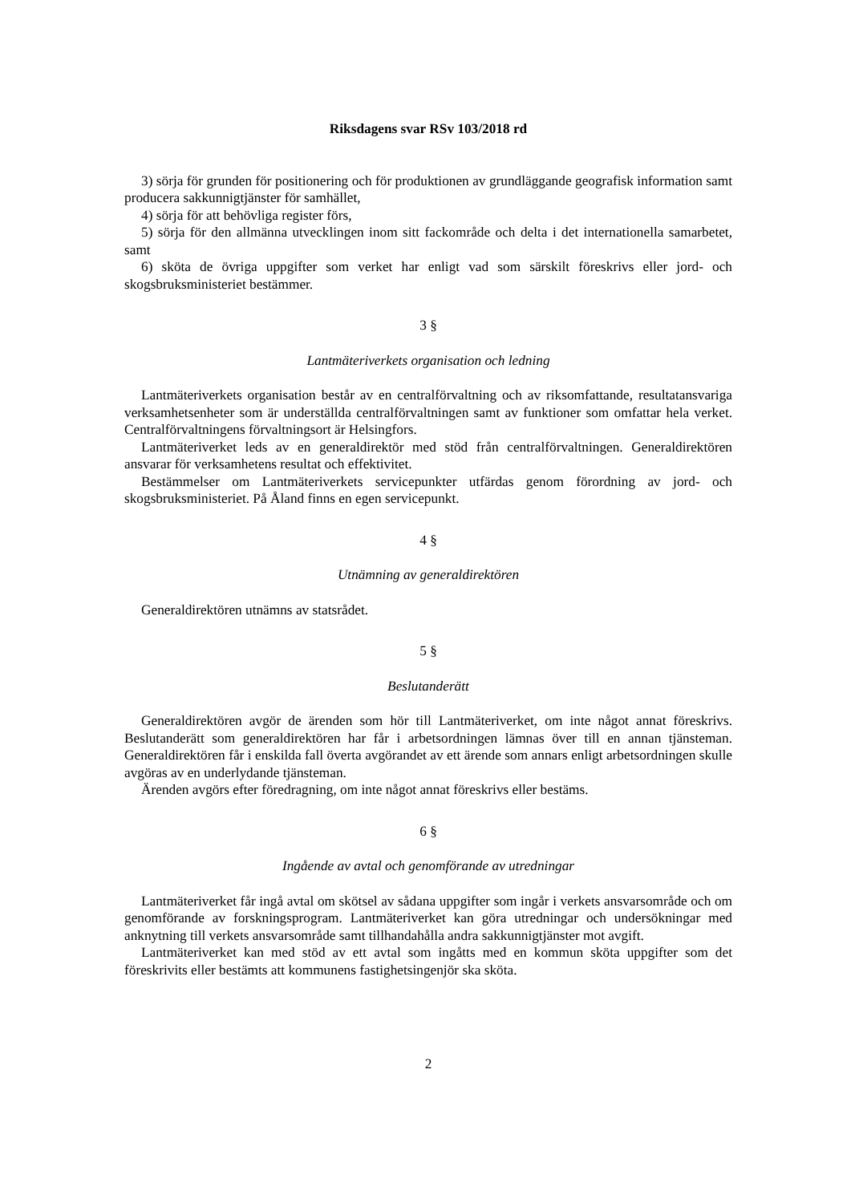Riksdagens svar RSv 103/2018 rd
3) sörja för grunden för positionering och för produktionen av grundläggande geografisk information samt producera sakkunnigtjänster för samhället,
4) sörja för att behövliga register förs,
5) sörja för den allmänna utvecklingen inom sitt fackområde och delta i det internationella samarbetet, samt
6) sköta de övriga uppgifter som verket har enligt vad som särskilt föreskrivs eller jord- och skogsbruksministeriet bestämmer.
3 §
Lantmäteriverkets organisation och ledning
Lantmäteriverkets organisation består av en centralförvaltning och av riksomfattande, resultatansvariga verksamhetsenheter som är underställda centralförvaltningen samt av funktioner som omfattar hela verket. Centralförvaltningens förvaltningsort är Helsingfors.
Lantmäteriverket leds av en generaldirektör med stöd från centralförvaltningen. Generaldirektören ansvarar för verksamhetens resultat och effektivitet.
Bestämmelser om Lantmäteriverkets servicepunkter utfärdas genom förordning av jord- och skogsbruksministeriet. På Åland finns en egen servicepunkt.
4 §
Utnämning av generaldirektören
Generaldirektören utnämns av statsrådet.
5 §
Beslutanderätt
Generaldirektören avgör de ärenden som hör till Lantmäteriverket, om inte något annat föreskrivs. Beslutanderätt som generaldirektören har får i arbetsordningen lämnas över till en annan tjänsteman. Generaldirektören får i enskilda fall överta avgörandet av ett ärende som annars enligt arbetsordningen skulle avgöras av en underlydande tjänsteman.
Ärenden avgörs efter föredragning, om inte något annat föreskrivs eller bestäms.
6 §
Ingående av avtal och genomförande av utredningar
Lantmäteriverket får ingå avtal om skötsel av sådana uppgifter som ingår i verkets ansvarsområde och om genomförande av forskningsprogram. Lantmäteriverket kan göra utredningar och undersökningar med anknytning till verkets ansvarsområde samt tillhandahålla andra sakkunnigtjänster mot avgift.
Lantmäteriverket kan med stöd av ett avtal som ingåtts med en kommun sköta uppgifter som det föreskrivits eller bestämts att kommunens fastighetsingenjör ska sköta.
2